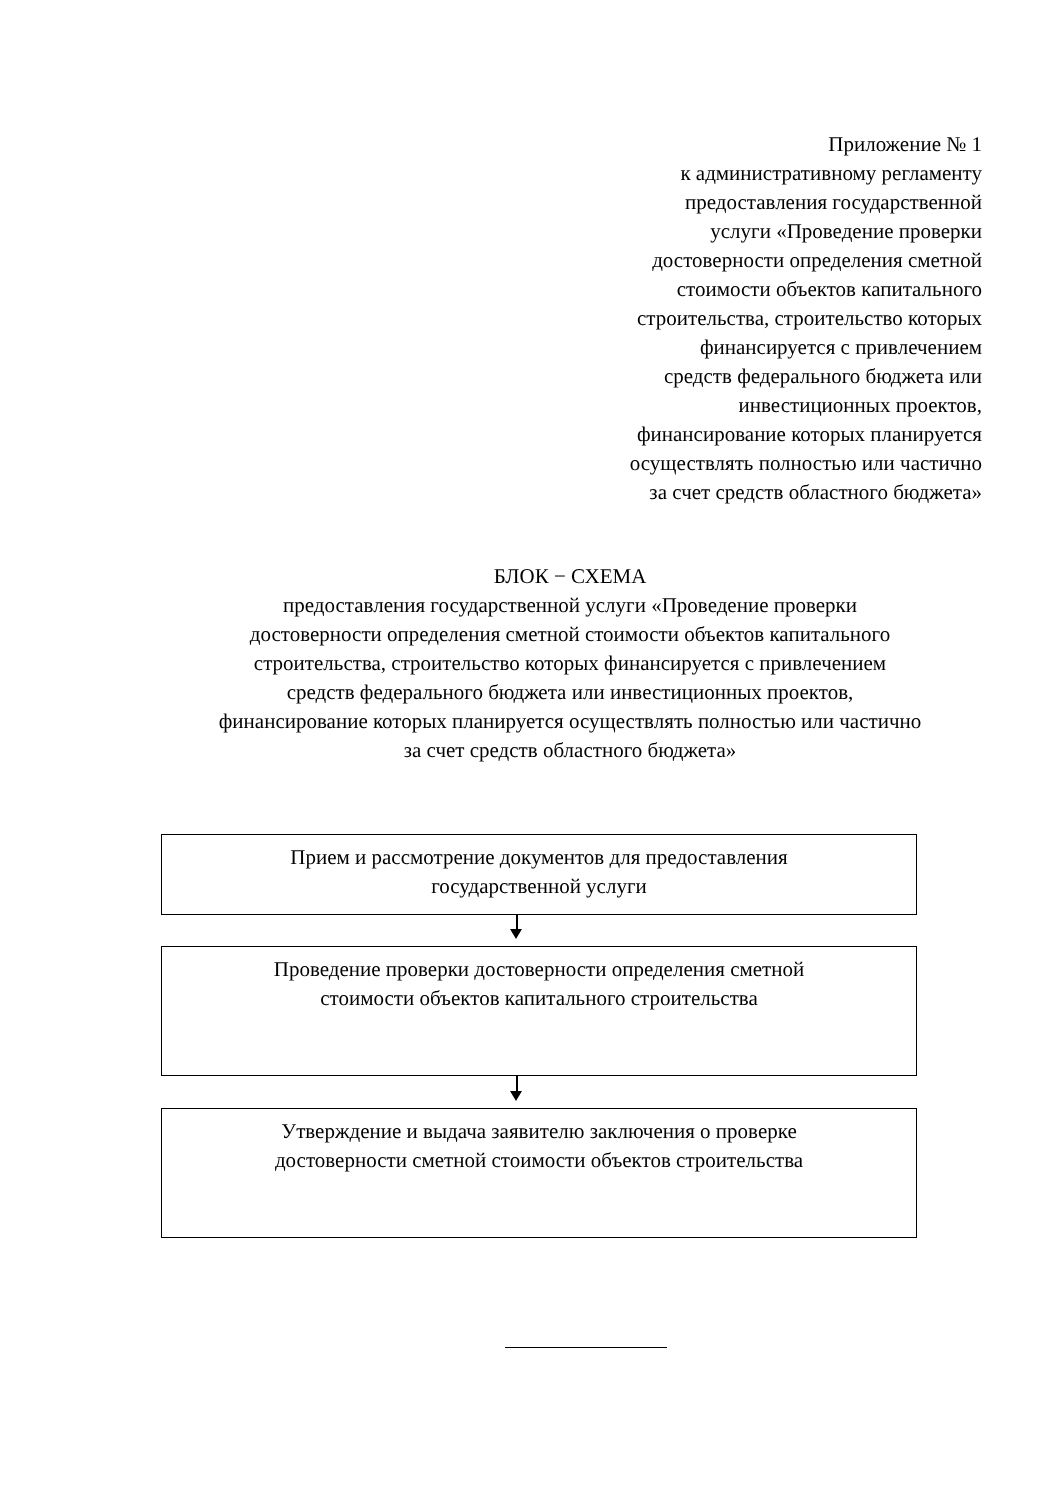Приложение № 1
к административному регламенту
предоставления государственной
услуги «Проведение проверки
достоверности определения сметной
стоимости объектов капитального
строительства, строительство которых
финансируется с привлечением
средств федерального бюджета или
инвестиционных проектов,
финансирование которых планируется
осуществлять полностью или частично
за счет средств областного бюджета»
БЛОК − СХЕМА
предоставления государственной услуги «Проведение проверки
достоверности определения сметной стоимости объектов капитального
строительства, строительство которых финансируется с привлечением
средств федерального бюджета или инвестиционных проектов,
финансирование которых планируется осуществлять полностью или частично
за счет средств областного бюджета»
Прием и рассмотрение документов для предоставления
государственной услуги
Проведение проверки достоверности определения сметной
стоимости объектов капитального строительства
Утверждение и выдача заявителю заключения о проверке
достоверности сметной стоимости объектов строительства